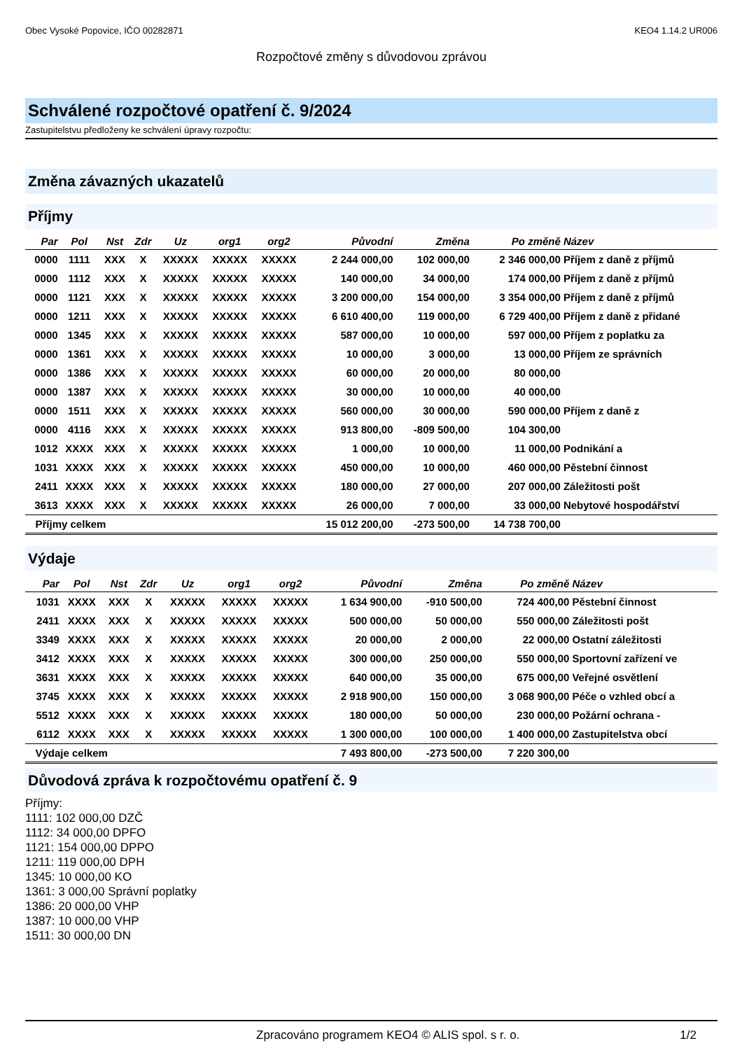Obec Vysoké Popovice, IČO 00282871 KEO4 1.14.2 UR006
Rozpočtové změny s důvodovou zprávou
Schválené rozpočtové opatření č. 9/2024
Zastupitelstvu předloženy ke schválení úpravy rozpočtu:
Změna závazných ukazatelů
Příjmy
| Par | Pol | Nst | Zdr | Uz | org1 | org2 | Původní | Změna | Po změně | Název |
| --- | --- | --- | --- | --- | --- | --- | --- | --- | --- | --- |
| 0000 | 1111 | XXX | X | XXXXX | XXXXX | XXXXX | 2 244 000,00 | 102 000,00 | 2 346 000,00 | Příjem z daně z příjmů |
| 0000 | 1112 | XXX | X | XXXXX | XXXXX | XXXXX | 140 000,00 | 34 000,00 | 174 000,00 | Příjem z daně z příjmů |
| 0000 | 1121 | XXX | X | XXXXX | XXXXX | XXXXX | 3 200 000,00 | 154 000,00 | 3 354 000,00 | Příjem z daně z příjmů |
| 0000 | 1211 | XXX | X | XXXXX | XXXXX | XXXXX | 6 610 400,00 | 119 000,00 | 6 729 400,00 | Příjem z daně z přidané |
| 0000 | 1345 | XXX | X | XXXXX | XXXXX | XXXXX | 587 000,00 | 10 000,00 | 597 000,00 | Příjem z poplatku za |
| 0000 | 1361 | XXX | X | XXXXX | XXXXX | XXXXX | 10 000,00 | 3 000,00 | 13 000,00 | Příjem ze správních |
| 0000 | 1386 | XXX | X | XXXXX | XXXXX | XXXXX | 60 000,00 | 20 000,00 | 80 000,00 | |
| 0000 | 1387 | XXX | X | XXXXX | XXXXX | XXXXX | 30 000,00 | 10 000,00 | 40 000,00 | |
| 0000 | 1511 | XXX | X | XXXXX | XXXXX | XXXXX | 560 000,00 | 30 000,00 | 590 000,00 | Příjem z daně z |
| 0000 | 4116 | XXX | X | XXXXX | XXXXX | XXXXX | 913 800,00 | -809 500,00 | 104 300,00 | |
| 1012 | XXXX | XXX | X | XXXXX | XXXXX | XXXXX | 1 000,00 | 10 000,00 | 11 000,00 | Podnikání a |
| 1031 | XXXX | XXX | X | XXXXX | XXXXX | XXXXX | 450 000,00 | 10 000,00 | 460 000,00 | Pěstební činnost |
| 2411 | XXXX | XXX | X | XXXXX | XXXXX | XXXXX | 180 000,00 | 27 000,00 | 207 000,00 | Záležitosti pošt |
| 3613 | XXXX | XXX | X | XXXXX | XXXXX | XXXXX | 26 000,00 | 7 000,00 | 33 000,00 | Nebytové hospodářství |
| Příjmy celkem | | | | | | | 15 012 200,00 | -273 500,00 | 14 738 700,00 | |
Výdaje
| Par | Pol | Nst | Zdr | Uz | org1 | org2 | Původní | Změna | Po změně | Název |
| --- | --- | --- | --- | --- | --- | --- | --- | --- | --- | --- |
| 1031 | XXXX | XXX | X | XXXXX | XXXXX | XXXXX | 1 634 900,00 | -910 500,00 | 724 400,00 | Pěstební činnost |
| 2411 | XXXX | XXX | X | XXXXX | XXXXX | XXXXX | 500 000,00 | 50 000,00 | 550 000,00 | Záležitosti pošt |
| 3349 | XXXX | XXX | X | XXXXX | XXXXX | XXXXX | 20 000,00 | 2 000,00 | 22 000,00 | Ostatní záležitosti |
| 3412 | XXXX | XXX | X | XXXXX | XXXXX | XXXXX | 300 000,00 | 250 000,00 | 550 000,00 | Sportovní zařízení ve |
| 3631 | XXXX | XXX | X | XXXXX | XXXXX | XXXXX | 640 000,00 | 35 000,00 | 675 000,00 | Veřejné osvětlení |
| 3745 | XXXX | XXX | X | XXXXX | XXXXX | XXXXX | 2 918 900,00 | 150 000,00 | 3 068 900,00 | Péče o vzhled obcí a |
| 5512 | XXXX | XXX | X | XXXXX | XXXXX | XXXXX | 180 000,00 | 50 000,00 | 230 000,00 | Požární ochrana - |
| 6112 | XXXX | XXX | X | XXXXX | XXXXX | XXXXX | 1 300 000,00 | 100 000,00 | 1 400 000,00 | Zastupitelstva obcí |
| Výdaje celkem | | | | | | | 7 493 800,00 | -273 500,00 | 7 220 300,00 | |
Důvodová zpráva k rozpočtovému opatření č. 9
Příjmy:
1111: 102 000,00 DZČ
1112: 34 000,00 DPFO
1121: 154 000,00 DPPO
1211: 119 000,00 DPH
1345: 10 000,00 KO
1361: 3 000,00 Správní poplatky
1386: 20 000,00 VHP
1387: 10 000,00 VHP
1511: 30 000,00 DN
Zpracováno programem KEO4 © ALIS spol. s r. o. 1/2